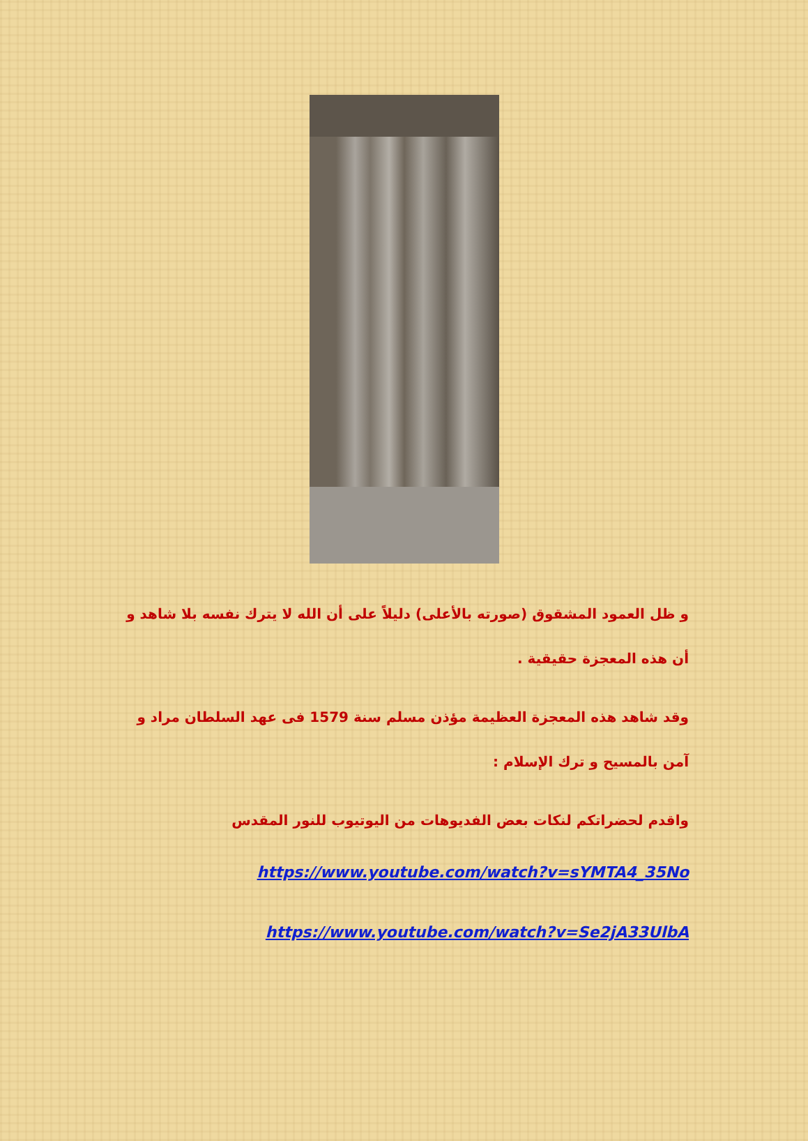و ظل العمود المشقوق (صورته بالأعلى) دليلاً على أن الله لا يترك نفسه بلا شاهد و أن هذه المعجزة حقيقية .
وقد شاهد هذه المعجزة العظيمة مؤذن مسلم سنة 1579 فى عهد السلطان مراد و آمن بالمسيح و ترك الإسلام :
واقدم لحضراتكم لنكات بعض الفديوهات من اليوتيوب للنور المقدس
https://www.youtube.com/watch?v=sYMTA4_35No
https://www.youtube.com/watch?v=Se2jA33UlbA